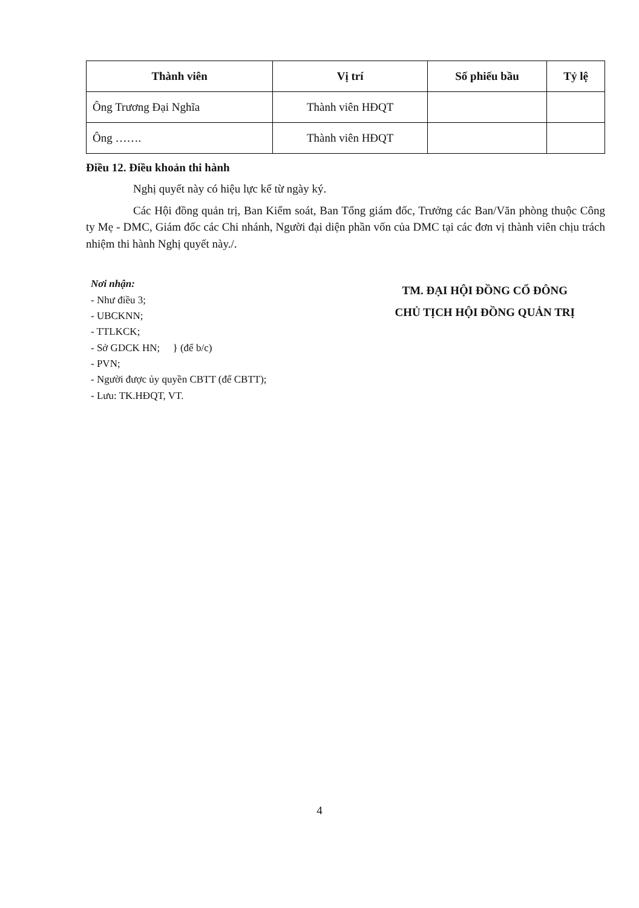| Thành viên | Vị trí | Số phiếu bầu | Tỷ lệ |
| --- | --- | --- | --- |
| Ông Trương Đại Nghĩa | Thành viên HĐQT | | |
| Ông ……. | Thành viên HĐQT | | |
Điều 12. Điều khoản thi hành
Nghị quyết này có hiệu lực kể từ ngày ký.
Các Hội đồng quản trị, Ban Kiểm soát, Ban Tổng giám đốc, Trưởng các Ban/Văn phòng thuộc Công ty Mẹ - DMC, Giám đốc các Chi nhánh, Người đại diện phần vốn của DMC tại các đơn vị thành viên chịu trách nhiệm thi hành Nghị quyết này./.
Nơi nhận:
- Như điều 3;
- UBCKNN;
- TTLKCK;
- Sở GDCK HN; } (để b/c)
- PVN;
- Người được ủy quyền CBTT (để CBTT);
- Lưu: TK.HĐQT, VT.
TM. ĐẠI HỘI ĐỒNG CỔ ĐÔNG
CHỦ TỊCH HỘI ĐỒNG QUẢN TRỊ
4